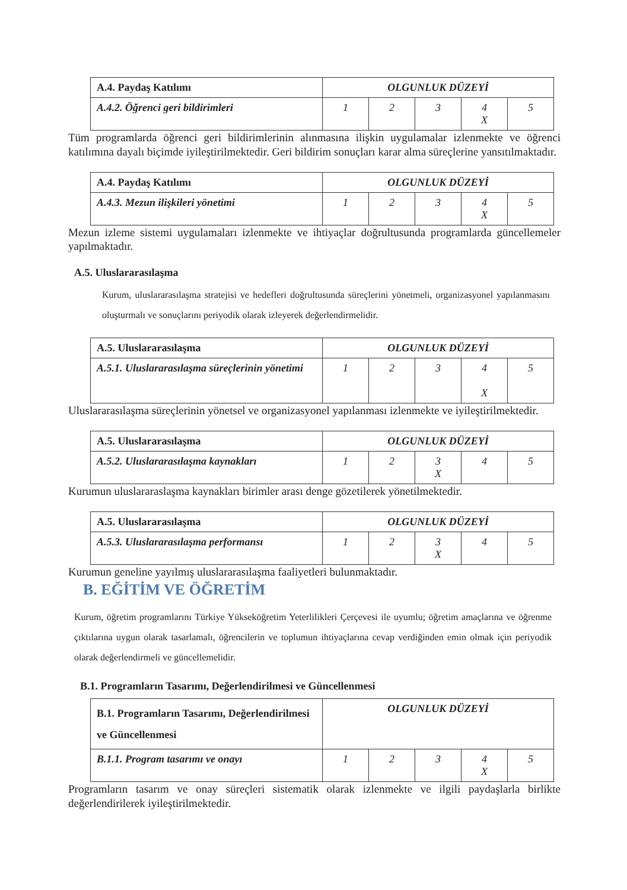| A.4. Paydaş Katılımı | OLGUNLUK DÜZEYİ | | | | |
| A.4.2. Öğrenci geri bildirimleri | 1 | 2 | 3 | 4 X | 5 |
Tüm programlarda öğrenci geri bildirimlerinin alınmasına ilişkin uygulamalar izlenmekte ve öğrenci katılımına dayalı biçimde iyileştirilmektedir. Geri bildirim sonuçları karar alma süreçlerine yansıtılmaktadır.
| A.4. Paydaş Katılımı | OLGUNLUK DÜZEYİ | | | | |
| A.4.3. Mezun ilişkileri yönetimi | 1 | 2 | 3 | 4 X | 5 |
Mezun izleme sistemi uygulamaları izlenmekte ve ihtiyaçlar doğrultusunda programlarda güncellemeler yapılmaktadır.
A.5. Uluslararasılaşma
Kurum, uluslararasılaşma stratejisi ve hedefleri doğrultusunda süreçlerini yönetmeli, organizasyonel yapılanmasını oluşturmalı ve sonuçlarını periyodik olarak izleyerek değerlendirmelidir.
| A.5. Uluslararasılaşma | OLGUNLUK DÜZEYİ | | | | |
| A.5.1. Uluslararasılaşma süreçlerinin yönetimi | 1 | 2 | 3 | 4 X | 5 |
Uluslararasılaşma süreçlerinin yönetsel ve organizasyonel yapılanması izlenmekte ve iyileştirilmektedir.
| A.5. Uluslararasılaşma | OLGUNLUK DÜZEYİ | | | | |
| A.5.2. Uluslararasılaşma kaynakları | 1 | 2 | 3 X | 4 | 5 |
Kurumun uluslararaslaşma kaynakları birimler arası denge gözetilerek yönetilmektedir.
| A.5. Uluslararasılaşma | OLGUNLUK DÜZEYİ | | | | |
| A.5.3. Uluslararasılaşma performansı | 1 | 2 | 3 X | 4 | 5 |
Kurumun geneline yayılmış uluslararasılaşma faaliyetleri bulunmaktadır.
B. EĞİTİM VE ÖĞRETİM
Kurum, öğretim programlarını Türkiye Yükseköğretim Yeterlilikleri Çerçevesi ile uyumlu; öğretim amaçlarına ve öğrenme çıktılarına uygun olarak tasarlamalı, öğrencilerin ve toplumun ihtiyaçlarına cevap verdiğinden emin olmak için periyodik olarak değerlendirmeli ve güncellemelidir.
B.1. Programların Tasarımı, Değerlendirilmesi ve Güncellenmesi
| B.1. Programların Tasarımı, Değerlendirilmesi ve Güncellenmesi | OLGUNLUK DÜZEYİ | | | | |
| B.1.1. Program tasarımı ve onayı | 1 | 2 | 3 | 4 X | 5 |
Programların tasarım ve onay süreçleri sistematik olarak izlenmekte ve ilgili paydaşlarla birlikte değerlendirilerek iyileştirilmektedir.